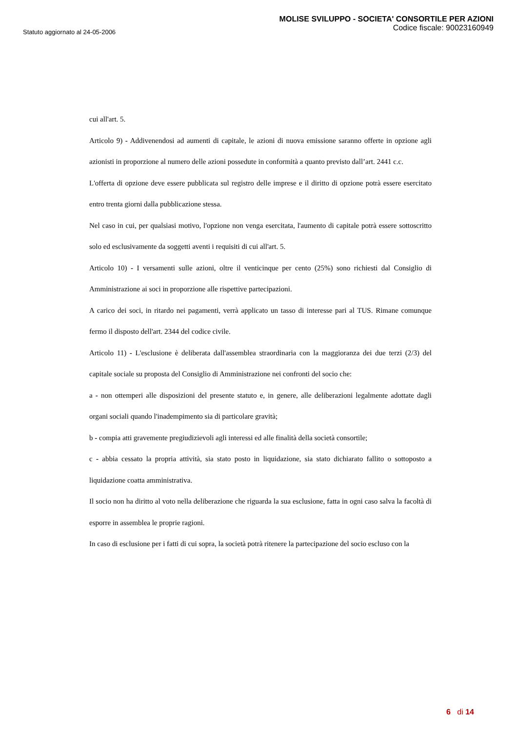Statuto aggiornato al 24-05-2006
MOLISE SVILUPPO - SOCIETA' CONSORTILE PER AZIONI
Codice fiscale: 90023160949
cui all'art. 5.
Articolo 9) - Addivenendosi ad aumenti di capitale, le azioni di nuova emissione saranno offerte in opzione agli azionisti in proporzione al numero delle azioni possedute in conformità a quanto previsto dall’art. 2441 c.c.
L'offerta di opzione deve essere pubblicata sul registro delle imprese e il diritto di opzione potrà essere esercitato entro trenta giorni dalla pubblicazione stessa.
Nel caso in cui, per qualsiasi motivo, l'opzione non venga esercitata, l'aumento di capitale potrà essere sottoscritto solo ed esclusivamente da soggetti aventi i requisiti di cui all'art. 5.
Articolo 10) - I versamenti sulle azioni, oltre il venticinque per cento (25%) sono richiesti dal Consiglio di Amministrazione ai soci in proporzione alle rispettive partecipazioni.
A carico dei soci, in ritardo nei pagamenti, verrà applicato un tasso di interesse pari al TUS. Rimane comunque fermo il disposto dell'art. 2344 del codice civile.
Articolo 11) - L'esclusione è deliberata dall'assemblea straordinaria con la maggioranza dei due terzi (2/3) del capitale sociale su proposta del Consiglio di Amministrazione nei confronti del socio che:
a - non ottemperi alle disposizioni del presente statuto e, in genere, alle deliberazioni legalmente adottate dagli organi sociali quando l'inadempimento sia di particolare gravità;
b - compia atti gravemente pregiudizievoli agli interessi ed alle finalità della società consortile;
c - abbia cessato la propria attività, sia stato posto in liquidazione, sia stato dichiarato fallito o sottoposto a liquidazione coatta amministrativa.
Il socio non ha diritto al voto nella deliberazione che riguarda la sua esclusione, fatta in ogni caso salva la facoltà di esporre in assemblea le proprie ragioni.
In caso di esclusione per i fatti di cui sopra, la società potrà ritenere la partecipazione del socio escluso con la
6 di 14